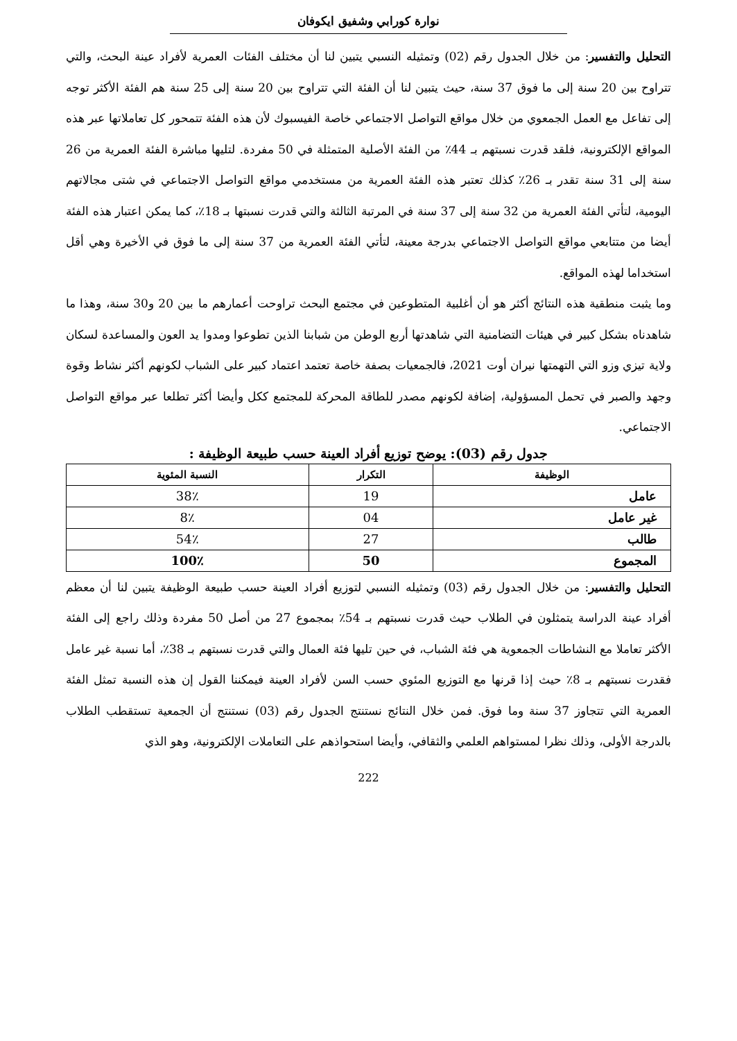نوارة كورابي وشفيق ايكوفان
التحليل والتفسير: من خلال الجدول رقم (02) وتمثيله النسبي يتبين لنا أن مختلف الفئات العمرية لأفراد عينة البحث، والتي تتراوح بين 20 سنة إلى ما فوق 37 سنة، حيث يتبين لنا أن الفئة التي تتراوح بين 20 سنة إلى 25 سنة هم الفئة الأكثر توجه إلى تفاعل مع العمل الجمعوي من خلال مواقع التواصل الاجتماعي خاصة الفيسبوك لأن هذه الفئة تتمحور كل تعاملاتها عبر هذه المواقع الإلكترونية، فلقد قدرت نسبتهم بـ 44٪ من الفئة الأصلية المتمثلة في 50 مفردة. لتليها مباشرة الفئة العمرية من 26 سنة إلى 31 سنة تقدر بـ 26٪ كذلك تعتبر هذه الفئة العمرية من مستخدمي مواقع التواصل الاجتماعي في شتى مجالاتهم اليومية، لتأتي الفئة العمرية من 32 سنة إلى 37 سنة في المرتبة الثالثة والتي قدرت نسبتها بـ 18٪، كما يمكن اعتبار هذه الفئة أيضا من متتابعي مواقع التواصل الاجتماعي بدرجة معينة، لتأتي الفئة العمرية من 37 سنة إلى ما فوق في الأخيرة وهي أقل استخداما لهذه المواقع.
وما يثبت منطقية هذه النتائج أكثر هو أن أغلبية المتطوعين في مجتمع البحث تراوحت أعمارهم ما بين 20 و30 سنة، وهذا ما شاهدناه بشكل كبير في هيئات التضامنية التي شاهدتها أربع الوطن من شبابنا الذين تطوعوا ومدوا يد العون والمساعدة لسكان ولاية تيزي وزو التي التهمتها نيران أوت 2021، فالجمعيات بصفة خاصة تعتمد اعتماد كبير على الشباب لكونهم أكثر نشاط وقوة وجهد والصبر في تحمل المسؤولية، إضافة لكونهم مصدر للطاقة المحركة للمجتمع ككل وأيضا أكثر تطلعا عبر مواقع التواصل الاجتماعي.
جدول رقم (03): يوضح توزيع أفراد العينة حسب طبيعة الوظيفة :
| الوظيفة | التكرار | النسبة المئوية |
| --- | --- | --- |
| عامل | 19 | 38٪ |
| غير عامل | 04 | 8٪ |
| طالب | 27 | 54٪ |
| المجموع | 50 | 100٪ |
التحليل والتفسير: من خلال الجدول رقم (03) وتمثيله النسبي لتوزيع أفراد العينة حسب طبيعة الوظيفة يتبين لنا أن معظم أفراد عينة الدراسة يتمثلون في الطلاب حيث قدرت نسبتهم بـ 54٪ بمجموع 27 من أصل 50 مفردة وذلك راجع إلى الفئة الأكثر تعاملا مع النشاطات الجمعوية هي فئة الشباب، في حين تليها فئة العمال والتي قدرت نسبتهم بـ 38٪، أما نسبة غير عامل فقدرت نسبتهم بـ 8٪ حيث إذا قرنها مع التوزيع المئوي حسب السن لأفراد العينة فيمكننا القول إن هذه النسبة تمثل الفئة العمرية التي تتجاوز 37 سنة وما فوق. فمن خلال النتائج نستنتج الجدول رقم (03) نستنتج أن الجمعية تستقطب الطلاب بالدرجة الأولى، وذلك نظرا لمستواهم العلمي والثقافي، وأيضا استحواذهم على التعاملات الإلكترونية، وهو الذي
222